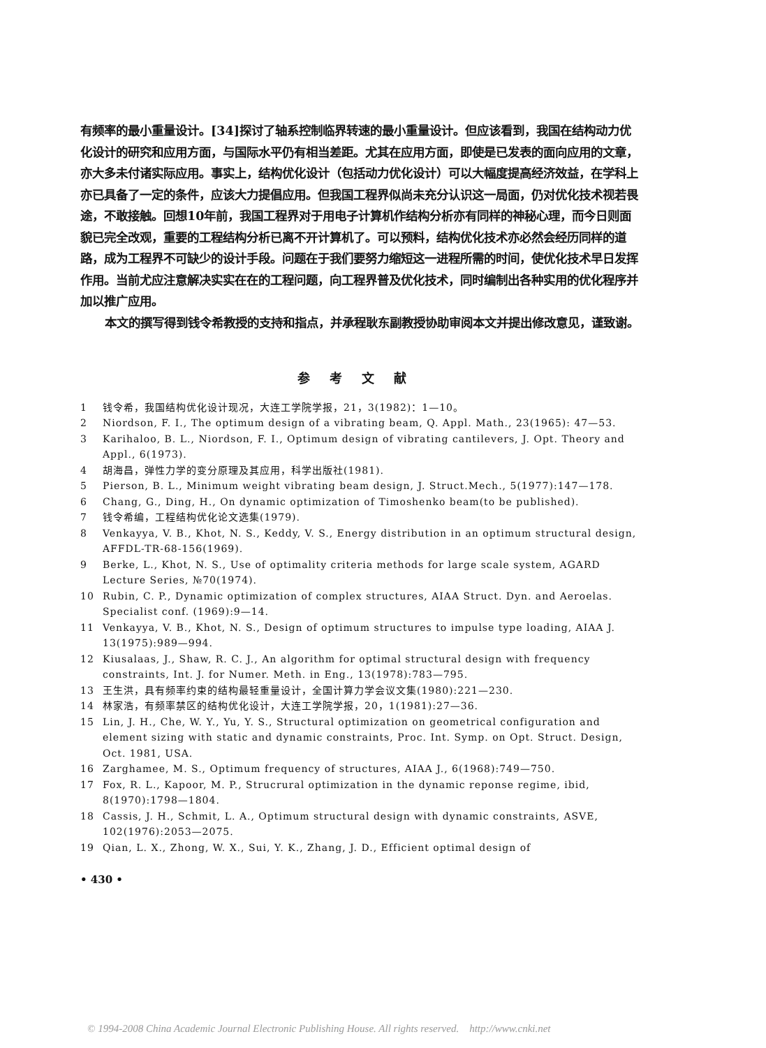有频率的最小重量设计。[34]探讨了轴系控制临界转速的最小重量设计。但应该看到，我国在结构动力优化设计的研究和应用方面，与国际水平仍有相当差距。尤其在应用方面，即使是已发表的面向应用的文章，亦大多未付诸实际应用。事实上，结构优化设计（包括动力优化设计）可以大幅度提高经济效益，在学科上亦已具备了一定的条件，应该大力提倡应用。但我国工程界似尚未充分认识这一局面，仍对优化技术视若畏途，不敢接触。回想10年前，我国工程界对于用电子计算机作结构分析亦有同样的神秘心理，而今日则面貌已完全改观，重要的工程结构分析已离不开计算机了。可以预料，结构优化技术亦必然会经历同样的道路，成为工程界不可缺少的设计手段。问题在于我们要努力缩短这一进程所需的时间，使优化技术早日发挥作用。当前尤应注意解决实实在在的工程问题，向工程界普及优化技术，同时编制出各种实用的优化程序并加以推广应用。
本文的撰写得到钱令希教授的支持和指点，并承程耿东副教授协助审阅本文并提出修改意见，谨致谢。
参考文献
1 钱令希，我国结构优化设计现况，大连工学院学报，21，3(1982)：1—10。
2 Niordson, F. I., The optimum design of a vibrating beam, Q. Appl. Math., 23(1965): 47—53.
3 Karihaloo, B. L., Niordson, F. I., Optimum design of vibrating cantilevers, J. Opt. Theory and Appl., 6(1973).
4 胡海昌，弹性力学的变分原理及其应用，科学出版社(1981).
5 Pierson, B. L., Minimum weight vibrating beam design, J. Struct.Mech., 5(1977):147—178.
6 Chang, G., Ding, H., On dynamic optimization of Timoshenko beam(to be published).
7 钱令希编，工程结构优化论文选集(1979).
8 Venkayya, V. B., Khot, N. S., Keddy, V. S., Energy distribution in an optimum structural design, AFFDL-TR-68-156(1969).
9 Berke, L., Khot, N. S., Use of optimality criteria methods for large scale system, AGARD Lecture Series, №70(1974).
10 Rubin, C. P., Dynamic optimization of complex structures, AIAA Struct. Dyn. and Aeroelas. Specialist conf. (1969):9—14.
11 Venkayya, V. B., Khot, N. S., Design of optimum structures to impulse type loading, AIAA J. 13(1975):989—994.
12 Kiusalaas, J., Shaw, R. C. J., An algorithm for optimal structural design with frequency constraints, Int. J. for Numer. Meth. in Eng., 13(1978):783—795.
13 王生洪，具有频率约束的结构最轻重量设计，全国计算力学会议文集(1980):221—230.
14 林家浩，有频率禁区的结构优化设计，大连工学院学报，20，1(1981):27—36.
15 Lin, J. H., Che, W. Y., Yu, Y. S., Structural optimization on geometrical configuration and element sizing with static and dynamic constraints, Proc. Int. Symp. on Opt. Struct. Design, Oct. 1981, USA.
16 Zarghamee, M. S., Optimum frequency of structures, AIAA J., 6(1968):749—750.
17 Fox, R. L., Kapoor, M. P., Strucrural optimization in the dynamic reponse regime, ibid, 8(1970):1798—1804.
18 Cassis, J. H., Schmit, L. A., Optimum structural design with dynamic constraints, ASVE, 102(1976):2053—2075.
19 Qian, L. X., Zhong, W. X., Sui, Y. K., Zhang, J. D., Efficient optimal design of
• 430 •
© 1994-2008 China Academic Journal Electronic Publishing House. All rights reserved. http://www.cnki.net